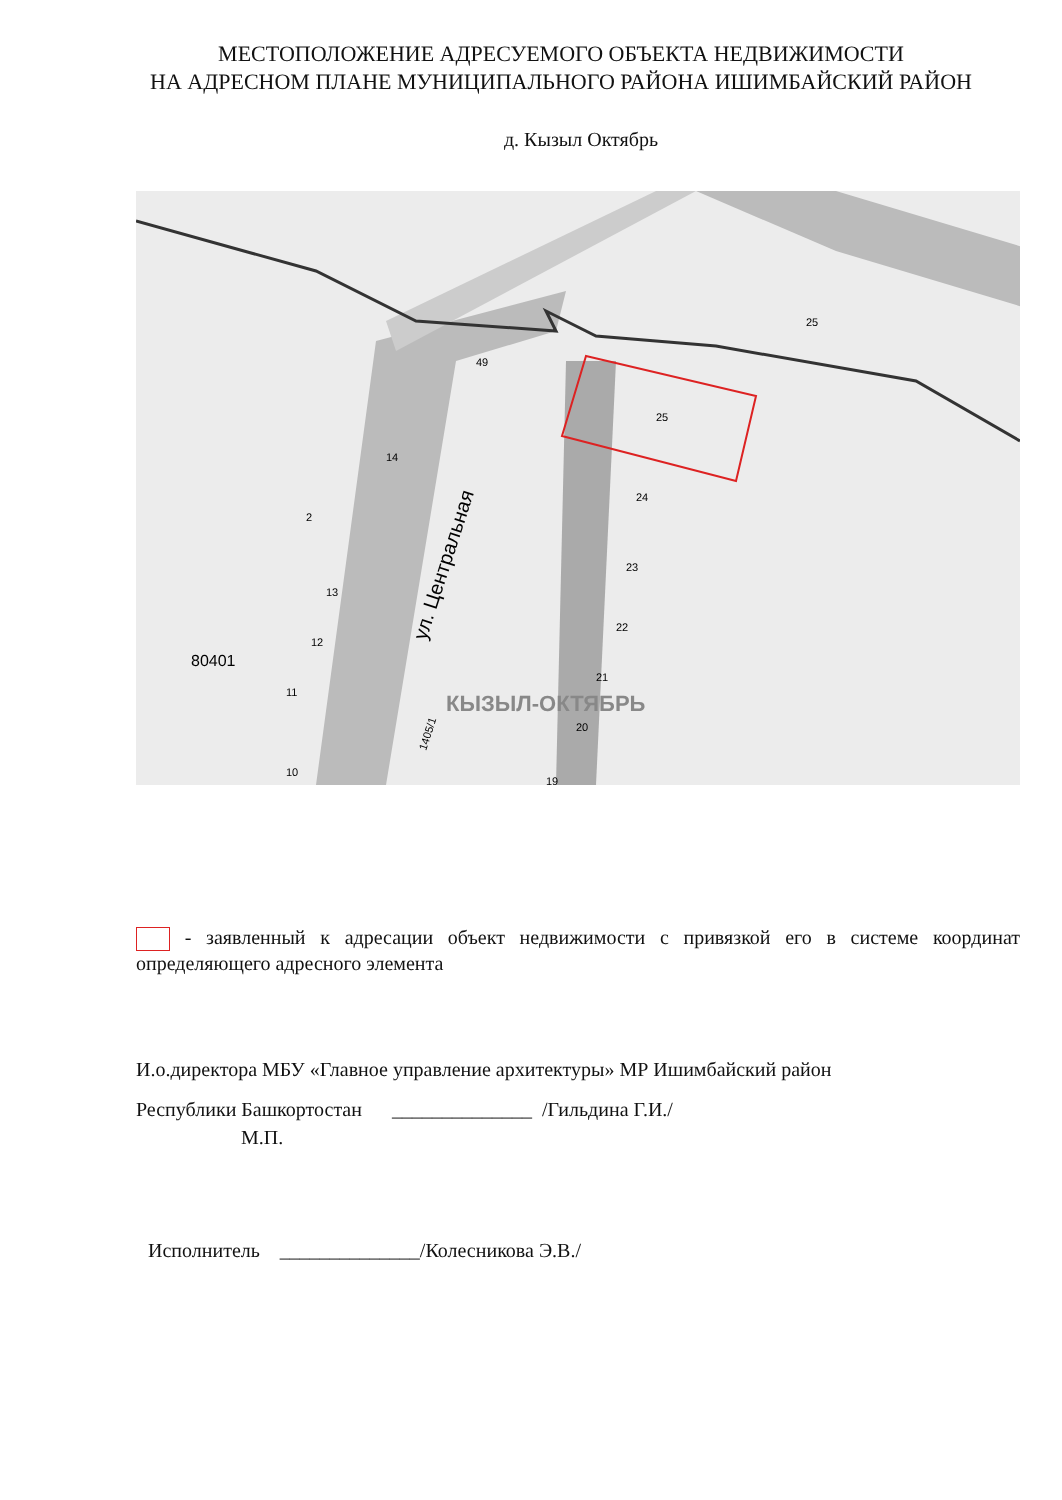МЕСТОПОЛОЖЕНИЕ АДРЕСУЕМОГО ОБЪЕКТА НЕДВИЖИМОСТИ
НА АДРЕСНОМ ПЛАНЕ МУНИЦИПАЛЬНОГО РАЙОНА ИШИМБАЙСКИЙ РАЙОН
д. Кызыл Октябрь
25
25
49
14
2
13
12
11
10
24
23
22
21
20
19
80401
КЫЗЫЛ-ОКТЯБРЬ
ул. Центральная
1405/1
- заявленный к адресации объект недвижимости с привязкой его в системе координат определяющего адресного элемента
И.о.директора МБУ «Главное управление архитектуры» МР Ишимбайский район
Республики Башкортостан ______________ /Гильдина Г.И./
М.П.
Исполнитель ______________/Колесникова Э.В./